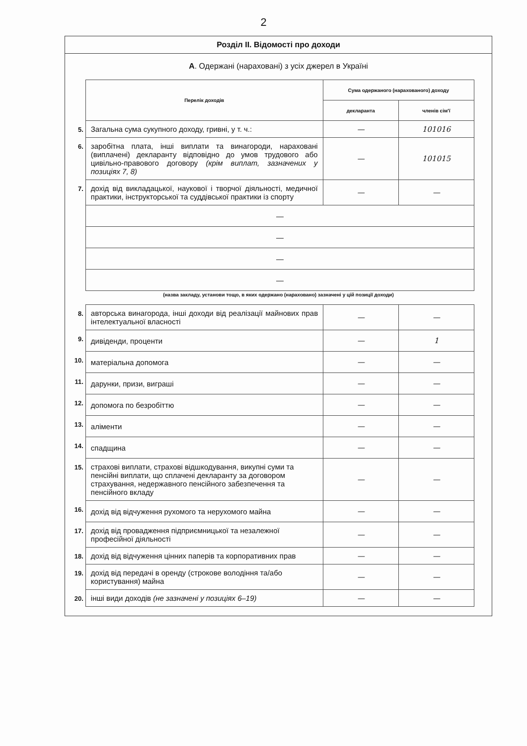2
Розділ II. Відомості про доходи
А. Одержані (нараховані) з усіх джерел в Україні
| | Перелік доходів | Сума одержаного (нарахованого) доходу | |
| | | декларанта | членів сім'ї |
| 5. | Загальна сума сукупного доходу, гривні, у т. ч.: | — | 101016 |
| 6. | заробітна плата, інші виплати та винагороди, нараховані (виплачені) декларанту відповідно до умов трудового або цивільно-правового договору (крім виплат, зазначених у позиціях 7, 8) | — | 101015 |
| 7. | дохід від викладацької, наукової і творчої діяльності, медичної практики, інструкторської та суддівської практики із спорту | — | — |
| | — | | |
| | — | | |
| | — | | |
| | — | | |
(назва закладу, установи тощо, в яких одержано (нараховано) зазначені у цій позиції доходи)
| 8. | авторська винагорода, інші доходи від реалізації майнових прав інтелектуальної власності | — | — |
| 9. | дивіденди, проценти | — | 1 |
| 10. | матеріальна допомога | — | — |
| 11. | дарунки, призи, виграші | — | — |
| 12. | допомога по безробіттю | — | — |
| 13. | аліменти | — | — |
| 14. | спадщина | — | — |
| 15. | страхові виплати, страхові відшкодування, викупні суми та пенсійні виплати, що сплачені декларанту за договором страхування, недержавного пенсійного забезпечення та пенсійного вкладу | — | — |
| 16. | дохід від відчуження рухомого та нерухомого майна | — | — |
| 17. | дохід від провадження підприємницької та незалежної професійної діяльності | — | — |
| 18. | дохід від відчуження цінних паперів та корпоративних прав | — | — |
| 19. | дохід від передачі в оренду (строкове володіння та/або користування) майна | — | — |
| 20. | інші види доходів (не зазначені у позиціях 6–19) | — | — |